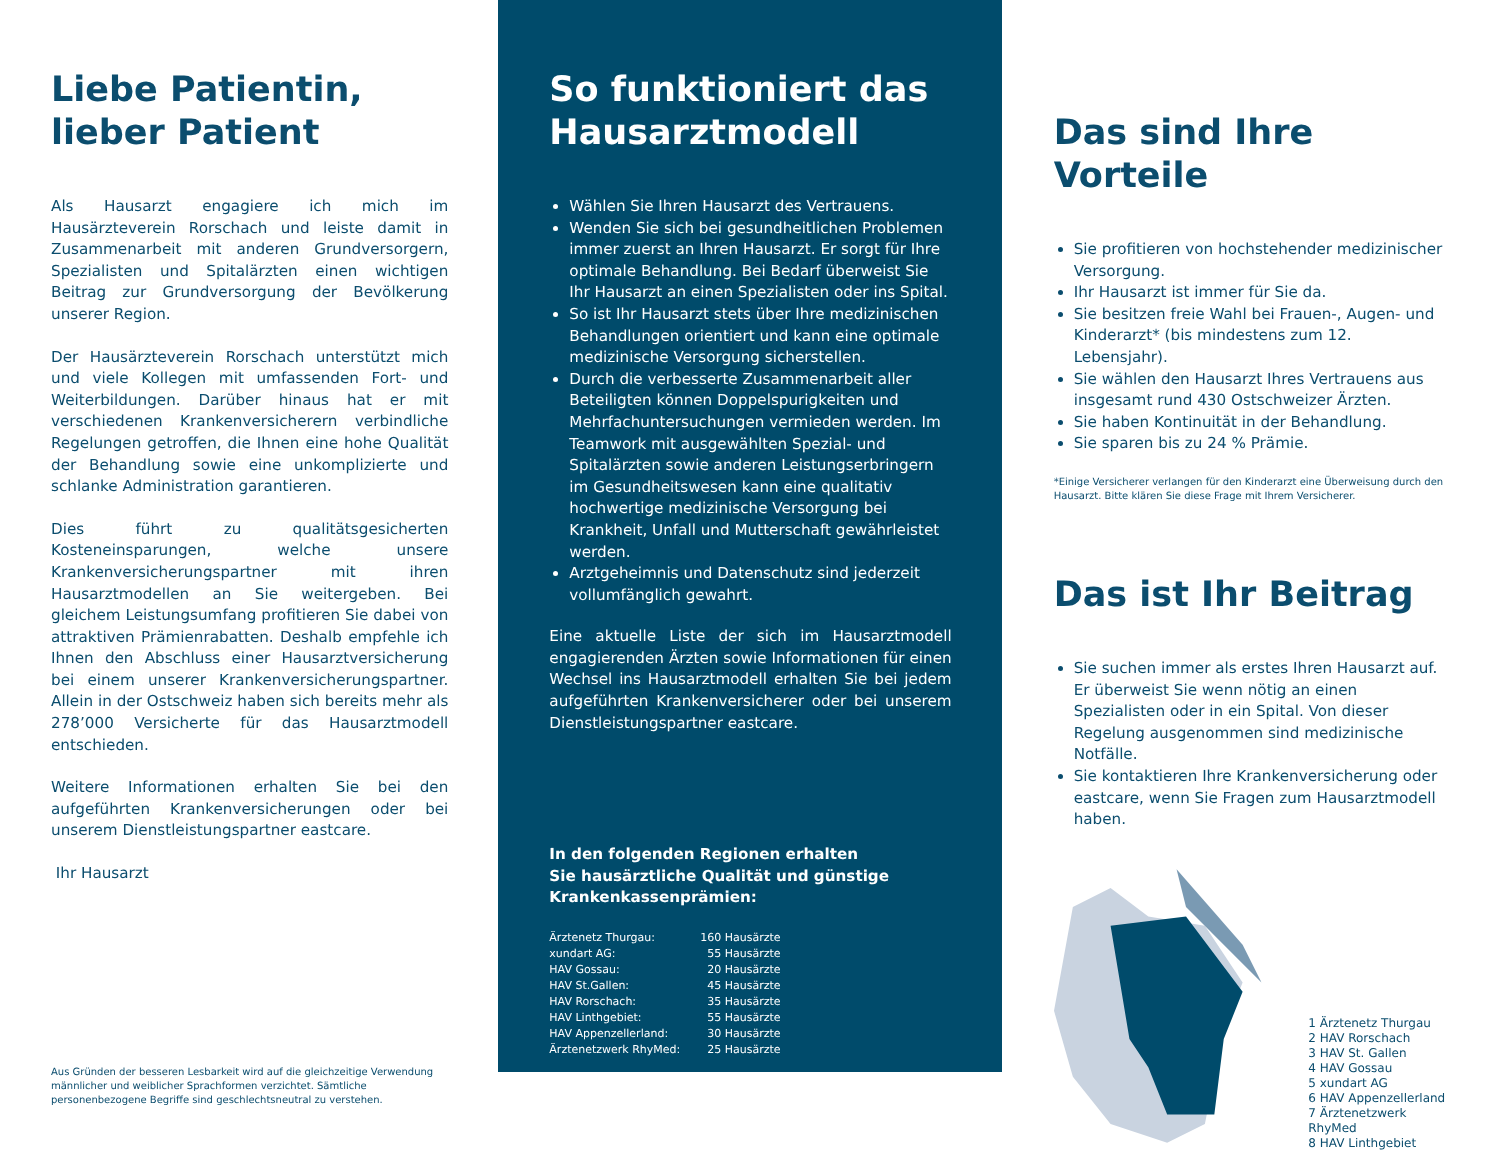Liebe Patientin,
lieber Patient
Als Hausarzt engagiere ich mich im Hausärzteverein Rorschach und leiste damit in Zusammenarbeit mit anderen Grundversorgern, Spezialisten und Spitalärzten einen wichtigen Beitrag zur Grundversorgung der Bevölkerung unserer Region.
Der Hausärzteverein Rorschach unterstützt mich und viele Kollegen mit umfassenden Fort- und Weiterbildungen. Darüber hinaus hat er mit verschiedenen Krankenversicherern verbindliche Regelungen getroffen, die Ihnen eine hohe Qualität der Behandlung sowie eine unkomplizierte und schlanke Administration garantieren.
Dies führt zu qualitätsgesicherten Kosteneinsparungen, welche unsere Krankenversicherungspartner mit ihren Hausarztmodellen an Sie weitergeben. Bei gleichem Leistungsumfang profitieren Sie dabei von attraktiven Prämienrabatten. Deshalb empfehle ich Ihnen den Abschluss einer Hausarztversicherung bei einem unserer Krankenversicherungspartner. Allein in der Ostschweiz haben sich bereits mehr als 278’000 Versicherte für das Hausarztmodell entschieden.
Weitere Informationen erhalten Sie bei den aufgeführten Krankenversicherungen oder bei unserem Dienstleistungspartner eastcare.
Ihr Hausarzt
Aus Gründen der besseren Lesbarkeit wird auf die gleichzeitige Verwendung männlicher und weiblicher Sprachformen verzichtet. Sämtliche personenbezogene Begriffe sind geschlechtsneutral zu verstehen.
So funktioniert das
Hausarztmodell
Wählen Sie Ihren Hausarzt des Vertrauens.
Wenden Sie sich bei gesundheitlichen Problemen immer zuerst an Ihren Hausarzt. Er sorgt für Ihre optimale Behandlung. Bei Bedarf überweist Sie Ihr Hausarzt an einen Spezialisten oder ins Spital.
So ist Ihr Hausarzt stets über Ihre medizinischen Behandlungen orientiert und kann eine optimale medizinische Versorgung sicherstellen.
Durch die verbesserte Zusammenarbeit aller Beteiligten können Doppelspurigkeiten und Mehrfachuntersuchungen vermieden werden. Im Teamwork mit ausgewählten Spezial- und Spitalärzten sowie anderen Leistungserbringern im Gesundheitswesen kann eine qualitativ hochwertige medizinische Versorgung bei Krankheit, Unfall und Mutterschaft gewährleistet werden.
Arztgeheimnis und Datenschutz sind jederzeit vollumfänglich gewahrt.
Eine aktuelle Liste der sich im Hausarztmodell engagierenden Ärzten sowie Informationen für einen Wechsel ins Hausarztmodell erhalten Sie bei jedem aufgeführten Krankenversicherer oder bei unserem Dienstleistungspartner eastcare.
In den folgenden Regionen erhalten
Sie hausärztliche Qualität und günstige
Krankenkassenprämien:
| Ärztenetz Thurgau: | 160 Hausärzte |
| xundart AG: | 55 Hausärzte |
| HAV Gossau: | 20 Hausärzte |
| HAV St.Gallen: | 45 Hausärzte |
| HAV Rorschach: | 35 Hausärzte |
| HAV Linthgebiet: | 55 Hausärzte |
| HAV Appenzellerland: | 30 Hausärzte |
| Ärztenetzwerk RhyMed: | 25 Hausärzte |
Das sind Ihre Vorteile
Sie profitieren von hochstehender medizinischer Versorgung.
Ihr Hausarzt ist immer für Sie da.
Sie besitzen freie Wahl bei Frauen-, Augen- und Kinderarzt* (bis mindestens zum 12. Lebensjahr).
Sie wählen den Hausarzt Ihres Vertrauens aus insgesamt rund 430 Ostschweizer Ärzten.
Sie haben Kontinuität in der Behandlung.
Sie sparen bis zu 24 % Prämie.
*Einige Versicherer verlangen für den Kinderarzt eine Überweisung durch den Hausarzt. Bitte klären Sie diese Frage mit Ihrem Versicherer.
Das ist Ihr Beitrag
Sie suchen immer als erstes Ihren Hausarzt auf.
Er überweist Sie wenn nötig an einen Spezialisten oder in ein Spital. Von dieser Regelung ausgenommen sind medizinische Notfälle.
Sie kontaktieren Ihre Krankenversicherung oder eastcare, wenn Sie Fragen zum Hausarztmodell haben.
1 Ärztenetz Thurgau
2 HAV Rorschach
3 HAV St. Gallen
4 HAV Gossau
5 xundart AG
6 HAV Appenzellerland
7 Ärztenetzwerk RhyMed
8 HAV Linthgebiet